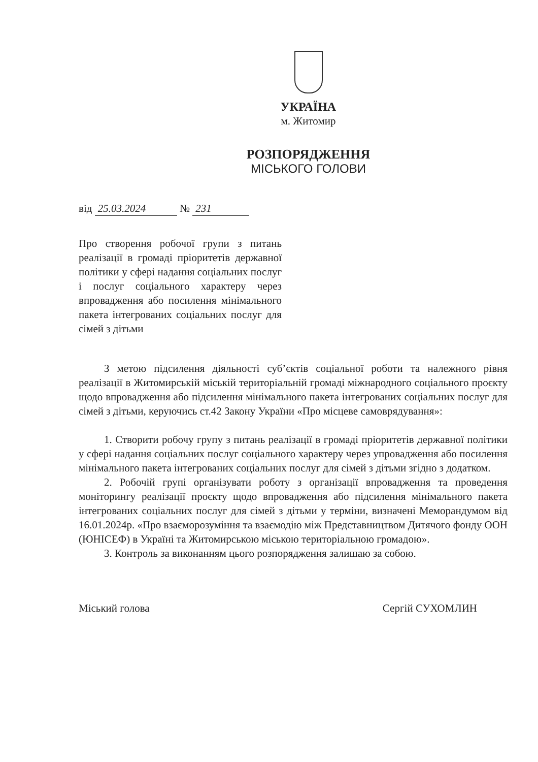УКРАЇНА
м. Житомир
РОЗПОРЯДЖЕННЯ
МІСЬКОГО ГОЛОВИ
від 25.03.2024 № 231
Про створення робочої групи з питань реалізації в громаді пріоритетів державної політики у сфері надання соціальних послуг і послуг соціального характеру через впровадження або посилення мінімального пакета інтегрованих соціальних послуг для сімей з дітьми
З метою підсилення діяльності суб’єктів соціальної роботи та належного рівня реалізації в Житомирській міській територіальній громаді міжнародного соціального проєкту щодо впровадження або підсилення мінімального пакета інтегрованих соціальних послуг для сімей з дітьми, керуючись ст.42 Закону України «Про місцеве самоврядування»:
1. Створити робочу групу з питань реалізації в громаді пріоритетів державної політики у сфері надання соціальних послуг соціального характеру через упровадження або посилення мінімального пакета інтегрованих соціальних послуг для сімей з дітьми згідно з додатком.
2. Робочій групі організувати роботу з організації впровадження та проведення моніторингу реалізації проєкту щодо впровадження або підсилення мінімального пакета інтегрованих соціальних послуг для сімей з дітьми у терміни, визначені Меморандумом від 16.01.2024р. «Про взаєморозуміння та взаємодію між Представництвом Дитячого фонду ООН (ЮНІСЕФ) в Україні та Житомирською міською територіальною громадою».
3. Контроль за виконанням цього розпорядження залишаю за собою.
Міський голова Сергій СУХОМЛИН